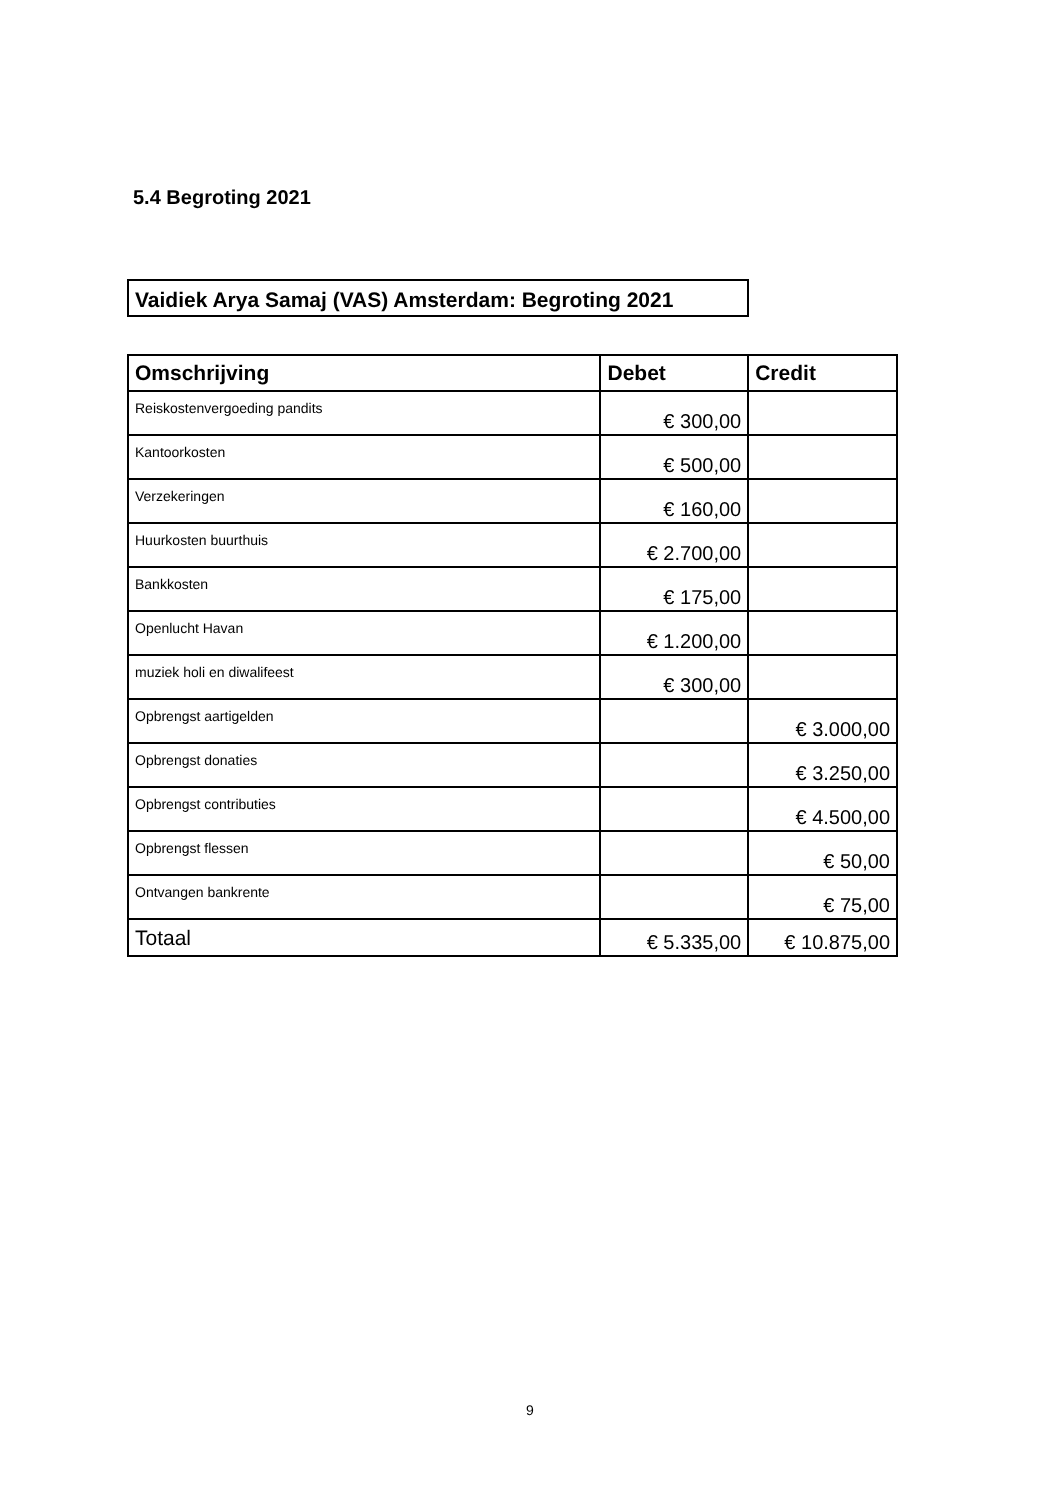5.4 Begroting 2021
Vaidiek Arya Samaj (VAS) Amsterdam: Begroting 2021
| Omschrijving | Debet | Credit |
| --- | --- | --- |
| Reiskostenvergoeding pandits | € 300,00 | |
| Kantoorkosten | € 500,00 | |
| Verzekeringen | € 160,00 | |
| Huurkosten buurthuis | € 2.700,00 | |
| Bankkosten | € 175,00 | |
| Openlucht Havan | € 1.200,00 | |
| muziek holi en diwalifeest | € 300,00 | |
| Opbrengst aartigelden | | € 3.000,00 |
| Opbrengst donaties | | € 3.250,00 |
| Opbrengst contributies | | € 4.500,00 |
| Opbrengst flessen | | € 50,00 |
| Ontvangen bankrente | | € 75,00 |
| Totaal | € 5.335,00 | € 10.875,00 |
9